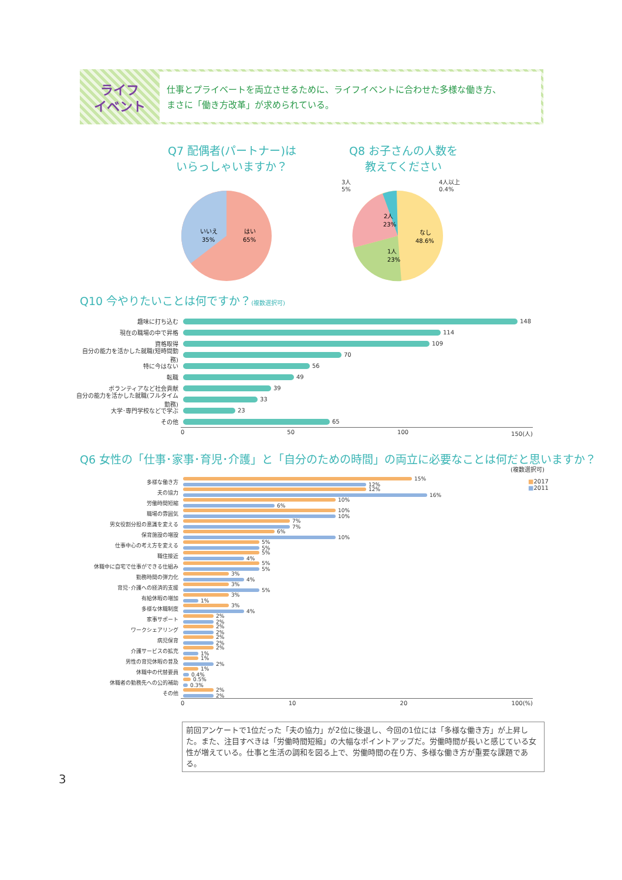ライフ
イベント
仕事とプライベートを両立させるために、ライフイベントに合わせた多様な働き方、
まさに「働き方改革」が求められている。
Q7 配偶者(パートナー)は
いらっしゃいますか？
いいえ
35%
はい
65%
Q8 お子さんの人数を
教えてください
3人
5%
4人以上
0.4%
なし
48.6%
1人
23%
2人
23%
Q10 今やりたいことは何ですか？(複数選択可)
趣味に打ち込む 148
現在の職場の中で昇格 114
資格取得 109
自分の能力を活かした就職(短時間勤務) 70
特に今はない 56
転職 49
ボランティアなど社会貢献 39
自分の能力を活かした就職(フルタイム勤務) 33
大学･専門学校などで学ぶ 23
その他 65
0 50 100 150(人)
Q6 女性の「仕事･家事･育児･介護」と「自分のための時間」の両立に必要なことは何だと思いますか？
(複数選択可)
■2017
■2011
多様な働き方
15%
12%
夫の協力
12%
16%
労働時間短縮
10%
6%
職場の雰囲気
10%
10%
男女役割分担の意識を変える
7%
7%
保育施設の増設
6%
10%
仕事中心の考え方を変える
5%
5%
職住接近
5%
4%
休職中に自宅で仕事ができる仕組み
5%
5%
勤務時間の弾力化
3%
4%
育児･介護への経済的支援
3%
5%
有給休暇の増加
3%
1%
多様な休職制度
3%
4%
家事サポート
2%
2%
ワークシェアリング
2%
2%
病児保育
2%
2%
介護サービスの拡充
2%
1%
男性の育児休暇の普及
1%
2%
休職中の代替要員
1%
0.4%
休職者の勤務先への公的補助
0.5%
0.3%
その他
2%
2%
0 10 20 100(%)
前回アンケートで1位だった「夫の協力」が2位に後退し、今回の1位には「多様な働き方」が上昇した。また、注目すべきは「労働時間短縮」の大幅なポイントアップだ。労働時間が長いと感じている女性が増えている。仕事と生活の調和を図る上で、労働時間の在り方、多様な働き方が重要な課題である。
3